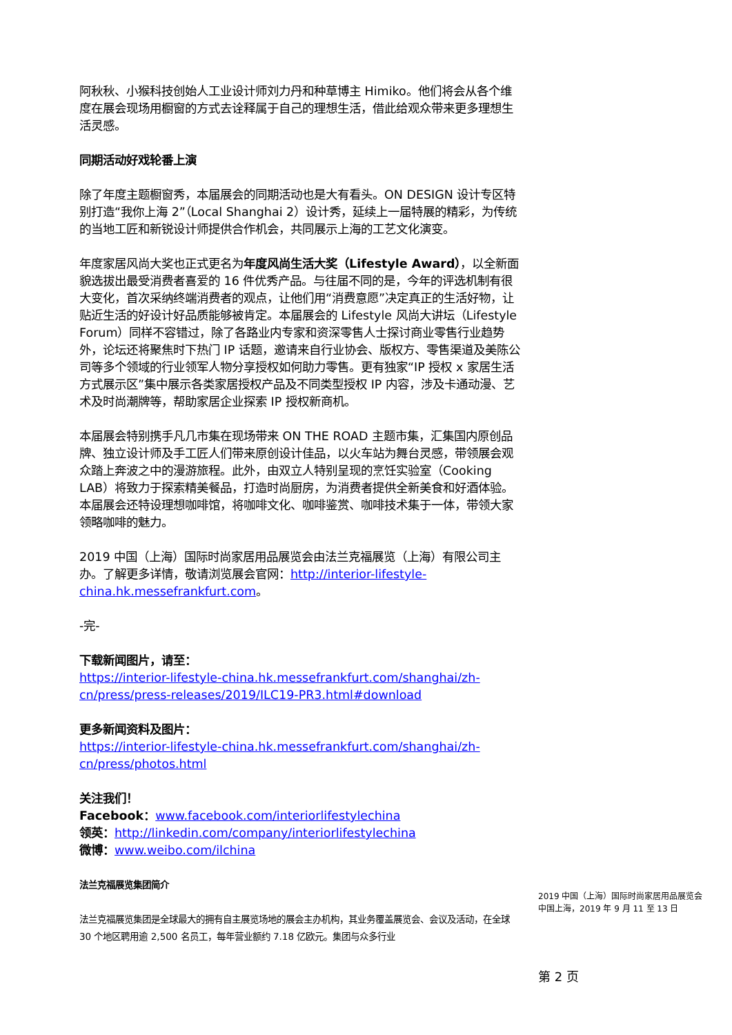阿秋秋、小猴科技创始人工业设计师刘力丹和种草博主 Himiko。他们将会从各个维度在展会现场用橱窗的方式去诠释属于自己的理想生活，借此给观众带来更多理想生活灵感。
同期活动好戏轮番上演
除了年度主题橱窗秀，本届展会的同期活动也是大有看头。ON DESIGN 设计专区特别打造“我你上海 2”（Local Shanghai 2）设计秀，延续上一届特展的精彩，为传统的当地工匠和新锐设计师提供合作机会，共同展示上海的工艺文化演变。
年度家居风尚大奖也正式更名为年度风尚生活大奖（Lifestyle Award），以全新面貌选拔出最受消费者喜爱的 16 件优秀产品。与往届不同的是，今年的评选机制有很大变化，首次采纳终端消费者的观点，让他们用“消费意愿”决定真正的生活好物，让贴近生活的好设计好品质能够被肯定。本届展会的 Lifestyle 风尚大讲坛（Lifestyle Forum）同样不容错过，除了各路业内专家和资深零售人士探讨商业零售行业趋势外，论坛还将聚焦时下热门 IP 话题，邀请来自行业协会、版权方、零售渠道及美陈公司等多个领域的行业领军人物分享授权如何助力零售。更有独家“IP 授权 x 家居生活方式展示区”集中展示各类家居授权产品及不同类型授权 IP 内容，涉及卡通动漫、艺术及时尚潮牌等，帮助家居企业探索 IP 授权新商机。
本届展会特别携手凡几市集在现场带来 ON THE ROAD 主题市集，汇集国内原创品牌、独立设计师及手工匠人们带来原创设计佳品，以火车站为舞台灵感，带领展会观众踏上奔波之中的漫游旅程。此外，由双立人特别呈现的烹饪实验室（Cooking LAB）将致力于探索精美餐品，打造时尚厨房，为消费者提供全新美食和好酒体验。本届展会还特设理想咖啡馆，将咖啡文化、咖啡鉴赏、咖啡技术集于一体，带领大家领略咖啡的魅力。
2019 中国（上海）国际时尚家居用品展览会由法兰克福展览（上海）有限公司主办。了解更多详情，敬请浏览展会官网：http://interior-lifestyle-china.hk.messefrankfurt.com。
-完-
下载新闻图片，请至：
https://interior-lifestyle-china.hk.messefrankfurt.com/shanghai/zh-cn/press/press-releases/2019/ILC19-PR3.html#download
更多新闻资料及图片：
https://interior-lifestyle-china.hk.messefrankfurt.com/shanghai/zh-cn/press/photos.html
关注我们！
Facebook：www.facebook.com/interiorlifestylechina
领英：http://linkedin.com/company/interiorlifestylechina
微博：www.weibo.com/ilchina
法兰克福展览集团简介
法兰克福展览集团是全球最大的拥有自主展览场地的展会主办机构，其业务覆盖展览会、会议及活动，在全球 30 个地区聘用逾 2,500 名员工，每年营业额约 7.18 亿欧元。集团与众多行业
2019 中国（上海）国际时尚家居用品展览会
中国上海，2019 年 9 月 11 至 13 日
第 2 页